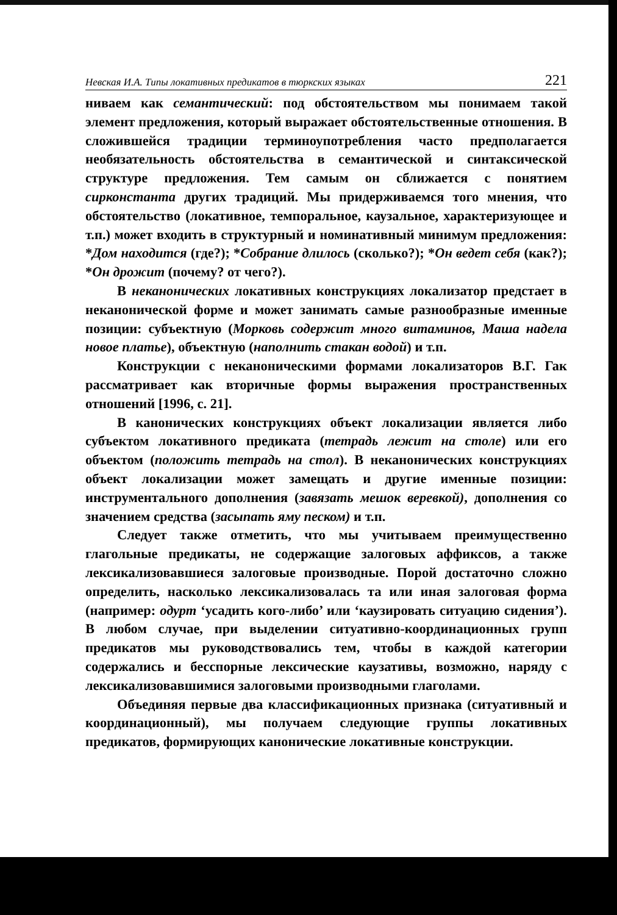Невская И.А. Типы локативных предикатов в тюркских языках 221
ниваем как семантический: под обстоятельством мы понимаем такой элемент предложения, который выражает обстоятельственные отношения. В сложившейся традиции терминоупотребления часто предполагается необязательность обстоятельства в семантической и синтаксической структуре предложения. Тем самым он сближается с понятием сирконстанта других традиций. Мы придерживаемся того мнения, что обстоятельство (локативное, темпоральное, каузальное, характеризующее и т.п.) может входить в структурный и номинативный минимум предложения: *Дом находится (где?); *Собрание длилось (сколько?); *Он ведет себя (как?); *Он дрожит (почему? от чего?).
В неканонических локативных конструкциях локализатор предстает в неканонической форме и может занимать самые разнообразные именные позиции: субъектную (Морковь содержит много витаминов, Маша надела новое платье), объектную (наполнить стакан водой) и т.п.
Конструкции с неканоническими формами локализаторов В.Г. Гак рассматривает как вторичные формы выражения пространственных отношений [1996, с. 21].
В канонических конструкциях объект локализации является либо субъектом локативного предиката (тетрадь лежит на столе) или его объектом (положить тетрадь на стол). В неканонических конструкциях объект локализации может замещать и другие именные позиции: инструментального дополнения (завязать мешок веревкой), дополнения со значением средства (засыпать яму песком) и т.п.
Следует также отметить, что мы учитываем преимущественно глагольные предикаты, не содержащие залоговых аффиксов, а также лексикализовавшиеся залоговые производные. Порой достаточно сложно определить, насколько лексикализовалась та или иная залоговая форма (например: одурт ‘усадить кого-либо’ или ‘каузировать ситуацию сидения’). В любом случае, при выделении ситуативно-координационных групп предикатов мы руководствовались тем, чтобы в каждой категории содержались и бесспорные лексические каузативы, возможно, наряду с лексикализовавшимися залоговыми производными глаголами.
Объединяя первые два классификационных признака (ситуативный и координационный), мы получаем следующие группы локативных предикатов, формирующих канонические локативные конструкции.